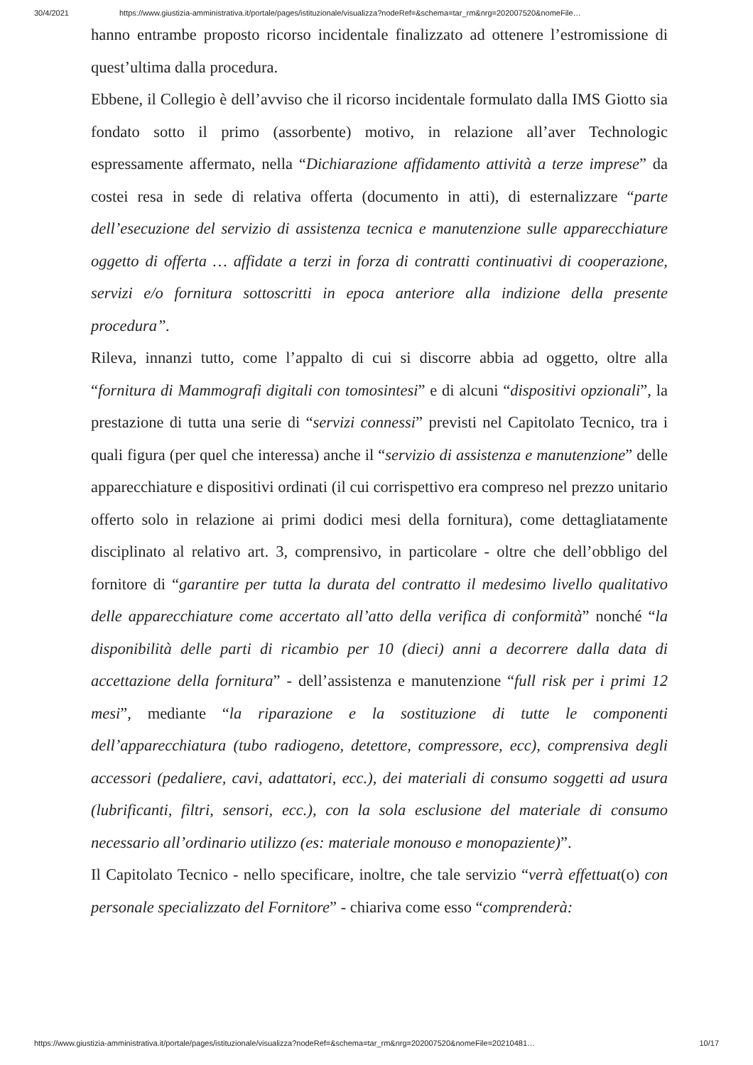30/4/2021 https://www.giustizia-amministrativa.it/portale/pages/istituzionale/visualizza?nodeRef=&schema=tar_rm&nrg=202007520&nomeFile…
hanno entrambe proposto ricorso incidentale finalizzato ad ottenere l’estromissione di quest’ultima dalla procedura.
Ebbene, il Collegio è dell’avviso che il ricorso incidentale formulato dalla IMS Giotto sia fondato sotto il primo (assorbente) motivo, in relazione all’aver Technologic espressamente affermato, nella “Dichiarazione affidamento attività a terze imprese” da costei resa in sede di relativa offerta (documento in atti), di esternalizzare “parte dell’esecuzione del servizio di assistenza tecnica e manutenzione sulle apparecchiature oggetto di offerta … affidate a terzi in forza di contratti continuativi di cooperazione, servizi e/o fornitura sottoscritti in epoca anteriore alla indizione della presente procedura”.
Rileva, innanzi tutto, come l’appalto di cui si discorre abbia ad oggetto, oltre alla “fornitura di Mammografi digitali con tomosintesi” e di alcuni “dispositivi opzionali”, la prestazione di tutta una serie di “servizi connessi” previsti nel Capitolato Tecnico, tra i quali figura (per quel che interessa) anche il “servizio di assistenza e manutenzione” delle apparecchiature e dispositivi ordinati (il cui corrispettivo era compreso nel prezzo unitario offerto solo in relazione ai primi dodici mesi della fornitura), come dettagliatamente disciplinato al relativo art. 3, comprensivo, in particolare - oltre che dell’obbligo del fornitore di “garantire per tutta la durata del contratto il medesimo livello qualitativo delle apparecchiature come accertato all’atto della verifica di conformità” nonché “la disponibilità delle parti di ricambio per 10 (dieci) anni a decorrere dalla data di accettazione della fornitura” - dell’assistenza e manutenzione “full risk per i primi 12 mesi”, mediante “la riparazione e la sostituzione di tutte le componenti dell’apparecchiatura (tubo radiogeno, detettore, compressore, ecc), comprensiva degli accessori (pedaliere, cavi, adattatori, ecc.), dei materiali di consumo soggetti ad usura (lubrificanti, filtri, sensori, ecc.), con la sola esclusione del materiale di consumo necessario all’ordinario utilizzo (es: materiale monouso e monopaziente)”.
Il Capitolato Tecnico - nello specificare, inoltre, che tale servizio “verrà effettuat(o) con personale specializzato del Fornitore” - chiariva come esso “comprenderà:
https://www.giustizia-amministrativa.it/portale/pages/istituzionale/visualizza?nodeRef=&schema=tar_rm&nrg=202007520&nomeFile=20210481… 10/17